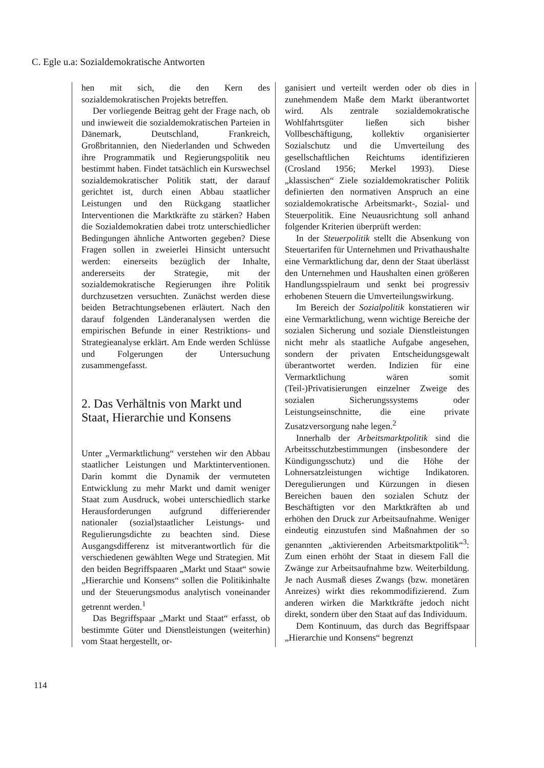C. Egle u.a: Sozialdemokratische Antworten
hen mit sich, die den Kern des sozialdemokratischen Projekts betreffen.
Der vorliegende Beitrag geht der Frage nach, ob und inwieweit die sozialdemokratischen Parteien in Dänemark, Deutschland, Frankreich, Großbritannien, den Niederlanden und Schweden ihre Programmatik und Regierungspolitik neu bestimmt haben. Findet tatsächlich ein Kurswechsel sozialdemokratischer Politik statt, der darauf gerichtet ist, durch einen Abbau staatlicher Leistungen und den Rückgang staatlicher Interventionen die Marktkräfte zu stärken? Haben die Sozialdemokratien dabei trotz unterschiedlicher Bedingungen ähnliche Antworten gegeben? Diese Fragen sollen in zweierlei Hinsicht untersucht werden: einerseits bezüglich der Inhalte, andererseits der Strategie, mit der sozialdemokratische Regierungen ihre Politik durchzusetzen versuchten. Zunächst werden diese beiden Betrachtungsebenen erläutert. Nach den darauf folgenden Länderanalysen werden die empirischen Befunde in einer Restriktions- und Strategieanalyse erklärt. Am Ende werden Schlüsse und Folgerungen der Untersuchung zusammengefasst.
2. Das Verhältnis von Markt und Staat, Hierarchie und Konsens
Unter „Vermarktlichung“ verstehen wir den Abbau staatlicher Leistungen und Marktinterventionen. Darin kommt die Dynamik der vermuteten Entwicklung zu mehr Markt und damit weniger Staat zum Ausdruck, wobei unterschiedlich starke Herausforderungen aufgrund differierender nationaler (sozial)staatlicher Leistungs- und Regulierungsdichte zu beachten sind. Diese Ausgangsdifferenz ist mitverantwortlich für die verschiedenen gewählten Wege und Strategien. Mit den beiden Begriffspaaren „Markt und Staat“ sowie „Hierarchie und Konsens“ sollen die Politikinhalte und der Steuerungsmodus analytisch voneinander getrennt werden.<sup>1</sup>
Das Begriffspaar „Markt und Staat“ erfasst, ob bestimmte Güter und Dienstleistungen (weiterhin) vom Staat hergestellt, or-
ganisiert und verteilt werden oder ob dies in zunehmendem Maße dem Markt überantwortet wird. Als zentrale sozialdemokratische Wohlfahrtsgüter ließen sich bisher Vollbeschäftigung, kollektiv organisierter Sozialschutz und die Umverteilung des gesellschaftlichen Reichtums identifizieren (Crosland 1956; Merkel 1993). Diese „klassischen“ Ziele sozialdemokratischer Politik definierten den normativen Anspruch an eine sozialdemokratische Arbeitsmarkt-, Sozial- und Steuerpolitik. Eine Neuausrichtung soll anhand folgender Kriterien überprüft werden:
In der Steuerpolitik stellt die Absenkung von Steuertarifen für Unternehmen und Privathaushalte eine Vermarktlichung dar, denn der Staat überlässt den Unternehmen und Haushalten einen größeren Handlungsspielraum und senkt bei progressiv erhobenen Steuern die Umverteilungswirkung.
Im Bereich der Sozialpolitik konstatieren wir eine Vermarktlichung, wenn wichtige Bereiche der sozialen Sicherung und soziale Dienstleistungen nicht mehr als staatliche Aufgabe angesehen, sondern der privaten Entscheidungsgewalt überantwortet werden. Indizien für eine Vermarktlichung wären somit (Teil-)Privatisierungen einzelner Zweige des sozialen Sicherungssystems oder Leistungseinschnitte, die eine private Zusatzversorgung nahe legen.<sup>2</sup>
Innerhalb der Arbeitsmarktpolitik sind die Arbeitsschutzbestimmungen (insbesondere der Kündigungsschutz) und die Höhe der Lohnersatzleistungen wichtige Indikatoren. Deregulierungen und Kürzungen in diesen Bereichen bauen den sozialen Schutz der Beschäftigten vor den Marktkräften ab und erhöhen den Druck zur Arbeitsaufnahme. Weniger eindeutig einzustufen sind Maßnahmen der so genannten „aktivierenden Arbeitsmarktpolitik“<sup>3</sup>: Zum einen erhöht der Staat in diesem Fall die Zwänge zur Arbeitsaufnahme bzw. Weiterbildung. Je nach Ausmaß dieses Zwangs (bzw. monetären Anreizes) wirkt dies rekommodifizierend. Zum anderen wirken die Marktkräfte jedoch nicht direkt, sondern über den Staat auf das Individuum.
Dem Kontinuum, das durch das Begriffspaar „Hierarchie und Konsens“ begrenzt
114